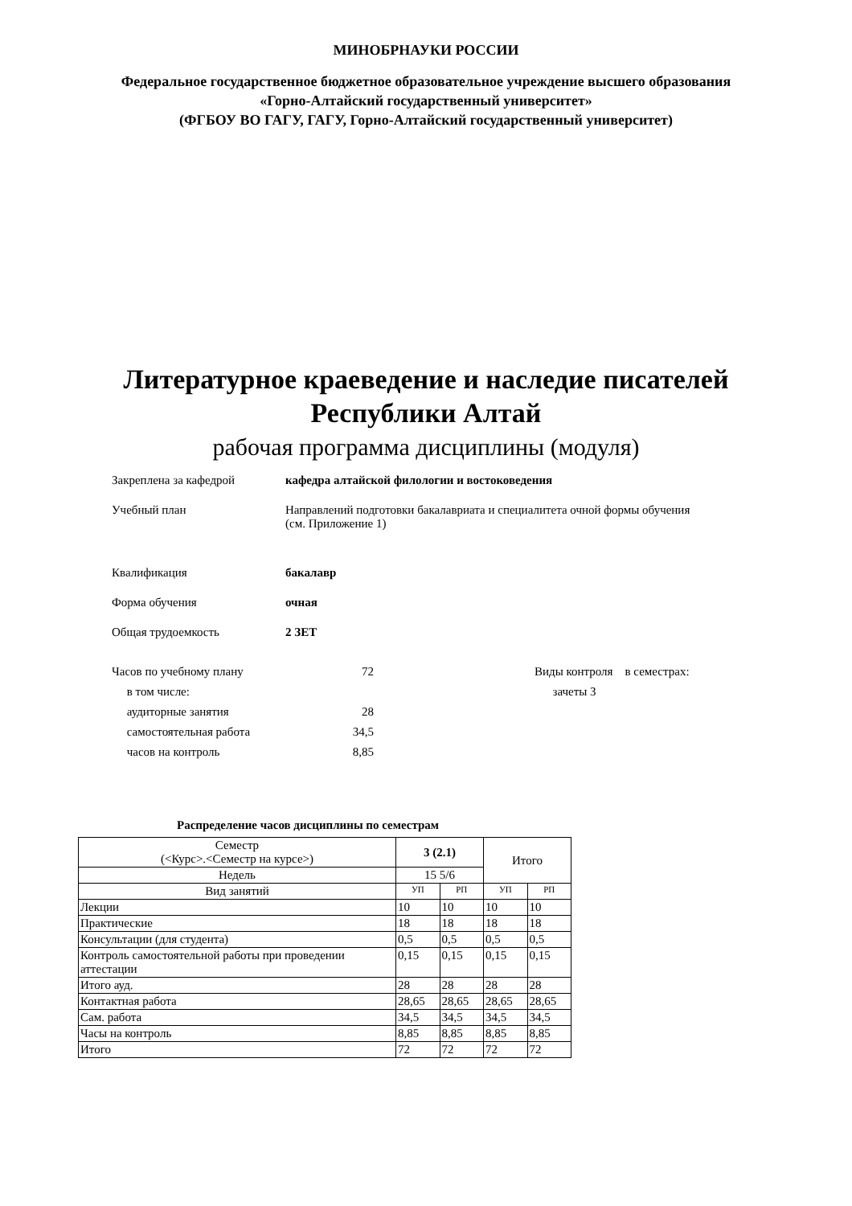МИНОБРНАУКИ РОССИИ
Федеральное государственное бюджетное образовательное учреждение высшего образования
«Горно-Алтайский государственный университет»
(ФГБОУ ВО ГАГУ, ГАГУ, Горно-Алтайский государственный университет)
Литературное краеведение и наследие писателей
Республики Алтай
рабочая программа дисциплины (модуля)
Закреплена за кафедрой кафедра алтайской филологии и востоковедения
Учебный план Направлений подготовки бакалавриата и специалитета очной формы обучения
(см. Приложение 1)
Квалификация бакалавр
Форма обучения очная
Общая трудоемкость 2 ЗЕТ
Часов по учебному плану
в том числе:
аудиторные занятия
самостоятельная работа
часов на контроль
72
28
34,5
8,85
Виды контроля в семестрах:
зачеты 3
Распределение часов дисциплины по семестрам
| Семестр (<Курс>.<Семестр на курсе>) | 3 (2.1) | | Итого | |
| --- | --- | --- | --- | --- |
| Недель | 15 5/6 | | | |
| Вид занятий | УП | РП | УП | РП |
| Лекции | 10 | 10 | 10 | 10 |
| Практические | 18 | 18 | 18 | 18 |
| Консультации (для студента) | 0,5 | 0,5 | 0,5 | 0,5 |
| Контроль самостоятельной работы при проведении аттестации | 0,15 | 0,15 | 0,15 | 0,15 |
| Итого ауд. | 28 | 28 | 28 | 28 |
| Контактная работа | 28,65 | 28,65 | 28,65 | 28,65 |
| Сам. работа | 34,5 | 34,5 | 34,5 | 34,5 |
| Часы на контроль | 8,85 | 8,85 | 8,85 | 8,85 |
| Итого | 72 | 72 | 72 | 72 |